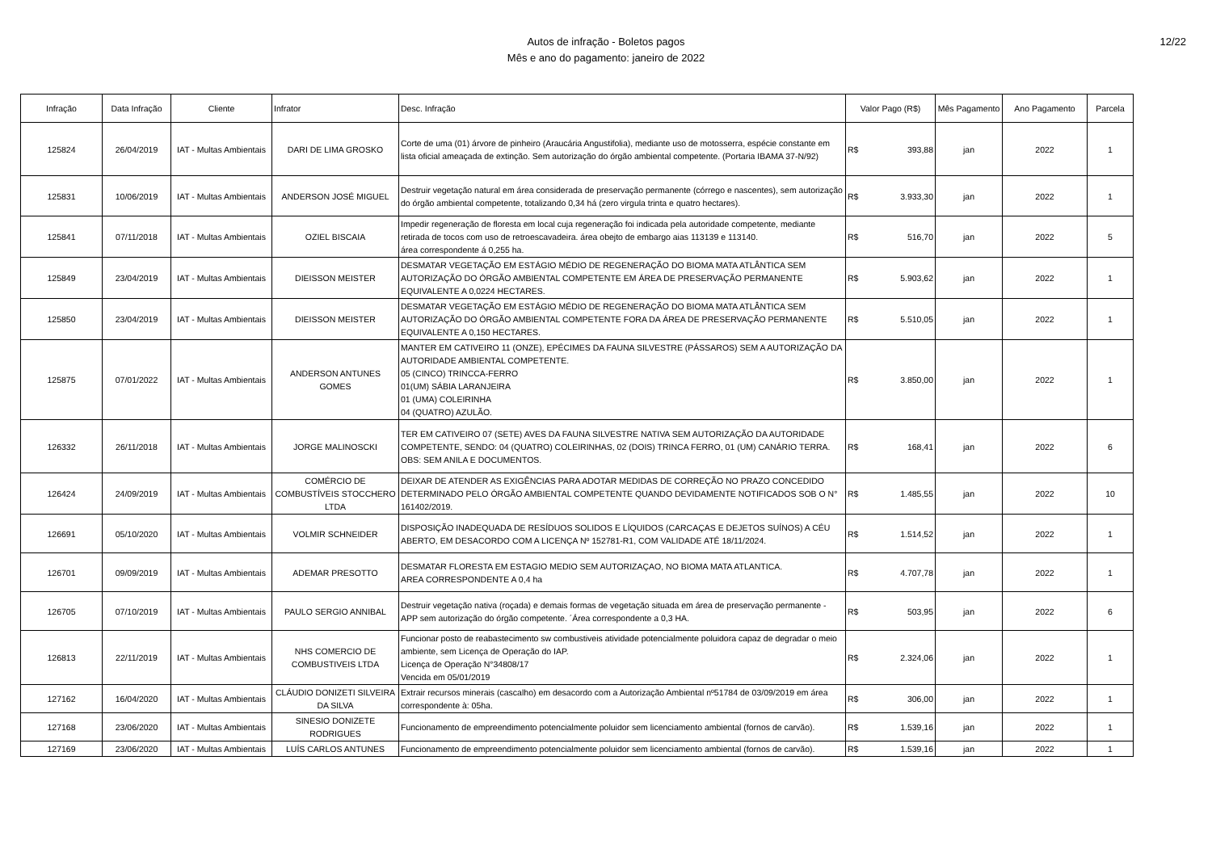Autos de infração - Boletos pagos
Mês e ano do pagamento: janeiro de 2022
12/22
| Infração | Data Infração | Cliente | Infrator | Desc. Infração | Valor Pago (R$) | Mês Pagamento | Ano Pagamento | Parcela |
| --- | --- | --- | --- | --- | --- | --- | --- | --- |
| 125824 | 26/04/2019 | IAT - Multas Ambientais | DARI DE LIMA GROSKO | Corte de uma (01) árvore de pinheiro (Araucária Angustifolia), mediante uso de motosserra, espécie constante em lista oficial ameaçada de extinção. Sem autorização do órgão ambiental competente. (Portaria IBAMA 37-N/92) | R$ 393,88 | jan | 2022 | 1 |
| 125831 | 10/06/2019 | IAT - Multas Ambientais | ANDERSON JOSÉ MIGUEL | Destruir vegetação natural em área considerada de preservação permanente (córrego e nascentes), sem autorização do órgão ambiental competente, totalizando 0,34 há (zero virgula trinta e quatro hectares). | R$ 3.933,30 | jan | 2022 | 1 |
| 125841 | 07/11/2018 | IAT - Multas Ambientais | OZIEL BISCAIA | Impedir regeneração de floresta em local cuja regeneração foi indicada pela autoridade competente, mediante retirada de tocos com uso de retroescavadeira. área obejto de embargo aias 113139 e 113140. área correspondente á 0,255 ha. | R$ 516,70 | jan | 2022 | 5 |
| 125849 | 23/04/2019 | IAT - Multas Ambientais | DIEISSON MEISTER | DESMATAR VEGETAÇÃO EM ESTÁGIO MÉDIO DE REGENERAÇÃO DO BIOMA MATA ATLÂNTICA SEM AUTORIZAÇÃO DO ÓRGÃO AMBIENTAL COMPETENTE EM ÁREA DE PRESERVAÇÃO PERMANENTE EQUIVALENTE A 0,0224 HECTARES. | R$ 5.903,62 | jan | 2022 | 1 |
| 125850 | 23/04/2019 | IAT - Multas Ambientais | DIEISSON MEISTER | DESMATAR VEGETAÇÃO EM ESTÁGIO MÉDIO DE REGENERAÇÃO DO BIOMA MATA ATLÂNTICA SEM AUTORIZAÇÃO DO ÓRGÃO AMBIENTAL COMPETENTE FORA DA ÁREA DE PRESERVAÇÃO PERMANENTE EQUIVALENTE A 0,150 HECTARES. | R$ 5.510,05 | jan | 2022 | 1 |
| 125875 | 07/01/2022 | IAT - Multas Ambientais | ANDERSON ANTUNES GOMES | MANTER EM CATIVEIRO 11 (ONZE), EPÉCIMES DA FAUNA SILVESTRE (PÁSSAROS) SEM A AUTORIZAÇÃO DA AUTORIDADE AMBIENTAL COMPETENTE. 05 (CINCO) TRINCCA-FERRO 01(UM) SÁBIA LARANJEIRA 01 (UMA) COLEIRINHA 04 (QUATRO) AZULÃO. | R$ 3.850,00 | jan | 2022 | 1 |
| 126332 | 26/11/2018 | IAT - Multas Ambientais | JORGE MALINOSCKI | TER EM CATIVEIRO 07 (SETE) AVES DA FAUNA SILVESTRE NATIVA SEM AUTORIZAÇÃO DA AUTORIDADE COMPETENTE, SENDO: 04 (QUATRO) COLEIRINHAS, 02 (DOIS) TRINCA FERRO, 01 (UM) CANÁRIO TERRA. OBS: SEM ANILA E DOCUMENTOS. | R$ 168,41 | jan | 2022 | 6 |
| 126424 | 24/09/2019 | IAT - Multas Ambientais | COMÉRCIO DE COMBUSTÍVEIS STOCCHERO LTDA | DEIXAR DE ATENDER AS EXIGÊNCIAS PARA ADOTAR MEDIDAS DE CORREÇÃO NO PRAZO CONCEDIDO DETERMINADO PELO ÓRGÃO AMBIENTAL COMPETENTE QUANDO DEVIDAMENTE NOTIFICADOS SOB O N° 161402/2019. | R$ 1.485,55 | jan | 2022 | 10 |
| 126691 | 05/10/2020 | IAT - Multas Ambientais | VOLMIR SCHNEIDER | DISPOSIÇÃO INADEQUADA DE RESÍDUOS SOLIDOS E LÍQUIDOS (CARCAÇAS E DEJETOS SUÍNOS) A CÉU ABERTO, EM DESACORDO COM A LICENÇA Nº 152781-R1, COM VALIDADE ATÉ 18/11/2024. | R$ 1.514,52 | jan | 2022 | 1 |
| 126701 | 09/09/2019 | IAT - Multas Ambientais | ADEMAR PRESOTTO | DESMATAR FLORESTA EM ESTAGIO MEDIO SEM AUTORIZAÇAO, NO BIOMA MATA ATLANTICA. AREA CORRESPONDENTE A 0,4 ha | R$ 4.707,78 | jan | 2022 | 1 |
| 126705 | 07/10/2019 | IAT - Multas Ambientais | PAULO SERGIO ANNIBAL | Destruir vegetação nativa (roçada) e demais formas de vegetação situada em área de preservação permanente - APP sem autorização do órgão competente. ´Área correspondente a 0,3 HA. | R$ 503,95 | jan | 2022 | 6 |
| 126813 | 22/11/2019 | IAT - Multas Ambientais | NHS COMERCIO DE COMBUSTIVEIS LTDA | Funcionar posto de reabastecimento sw combustiveis atividade potencialmente poluidora capaz de degradar o meio ambiente, sem Licença de Operação do IAP. Licença de Operação N°34808/17 Vencida em 05/01/2019 | R$ 2.324,06 | jan | 2022 | 1 |
| 127162 | 16/04/2020 | IAT - Multas Ambientais | CLÁUDIO DONIZETI SILVEIRA DA SILVA | Extrair recursos minerais (cascalho) em desacordo com a Autorização Ambiental nº51784 de 03/09/2019 em área correspondente à: 05ha. | R$ 306,00 | jan | 2022 | 1 |
| 127168 | 23/06/2020 | IAT - Multas Ambientais | SINESIO DONIZETE RODRIGUES | Funcionamento de empreendimento potencialmente poluidor sem licenciamento ambiental (fornos de carvão). | R$ 1.539,16 | jan | 2022 | 1 |
| 127169 | 23/06/2020 | IAT - Multas Ambientais | LUÍS CARLOS ANTUNES | Funcionamento de empreendimento potencialmente poluidor sem licenciamento ambiental (fornos de carvão). | R$ 1.539,16 | jan | 2022 | 1 |